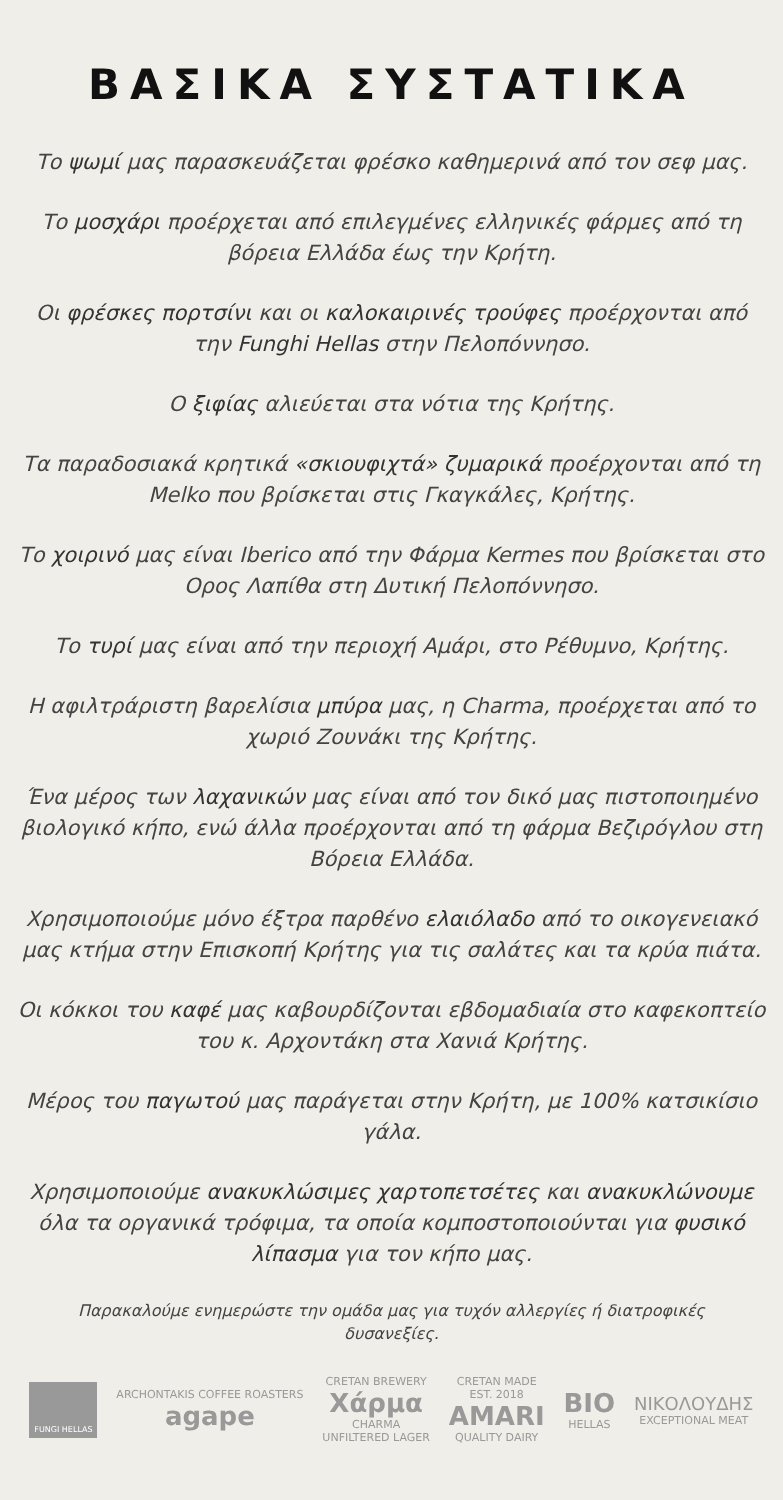ΒΑΣΙΚΑ ΣΥΣΤΑΤΙΚΑ
Το ψωμί μας παρασκευάζεται φρέσκο καθημερινά από τον σεφ μας.
Το μοσχάρι προέρχεται από επιλεγμένες ελληνικές φάρμες από τη βόρεια Ελλάδα έως την Κρήτη.
Οι φρέσκες πορτσίνι και οι καλοκαιρινές τρούφες προέρχονται από την Funghi Hellas στην Πελοπόννησο.
Ο ξιφίας αλιεύεται στα νότια της Κρήτης.
Τα παραδοσιακά κρητικά «σκιουφιχτά» ζυμαρικά προέρχονται από τη Melko που βρίσκεται στις Γκαγκάλες, Κρήτης.
Το χοιρινό μας είναι Iberico από την Φάρμα Kermes που βρίσκεται στο Ορος Λαπίθα στη Δυτική Πελοπόννησο.
Το τυρί μας είναι από την περιοχή Αμάρι, στο Ρέθυμνο, Κρήτης.
Η αφιλτράριστη βαρελίσια μπύρα μας, η Charma, προέρχεται από το χωριό Ζουνάκι της Κρήτης.
Ένα μέρος των λαχανικών μας είναι από τον δικό μας πιστοποιημένο βιολογικό κήπο, ενώ άλλα προέρχονται από τη φάρμα Βεζιρόγλου στη Βόρεια Ελλάδα.
Χρησιμοποιούμε μόνο έξτρα παρθένο ελαιόλαδο από το οικογενειακό μας κτήμα στην Επισκοπή Κρήτης για τις σαλάτες και τα κρύα πιάτα.
Οι κόκκοι του καφέ μας καβουρδίζονται εβδομαδιαία στο καφεκοπτείο του κ. Αρχοντάκη στα Χανιά Κρήτης.
Μέρος του παγωτού μας παράγεται στην Κρήτη, με 100% κατσικίσιο γάλα.
Χρησιμοποιούμε ανακυκλώσιμες χαρτοπετσέτες και ανακυκλώνουμε όλα τα οργανικά τρόφιμα, τα οποία κομποστοποιούνται για φυσικό λίπασμα για τον κήπο μας.
Παρακαλούμε ενημερώστε την ομάδα μας για τυχόν αλλεργίες ή διατροφικές δυσανεξίες.
FUNGI HELLAS
ARCHONTAKIS COFFEE ROASTERS
agape
CRETAN BREWERY
Χάρμα
CHARMA
UNFILTERED LAGER
CRETAN MADE
EST. 2018
AMARI
QUALITY DAIRY
BIO
HELLAS
ΝΙΚΟΛΟΥΔΗΣ
EXCEPTIONAL MEAT